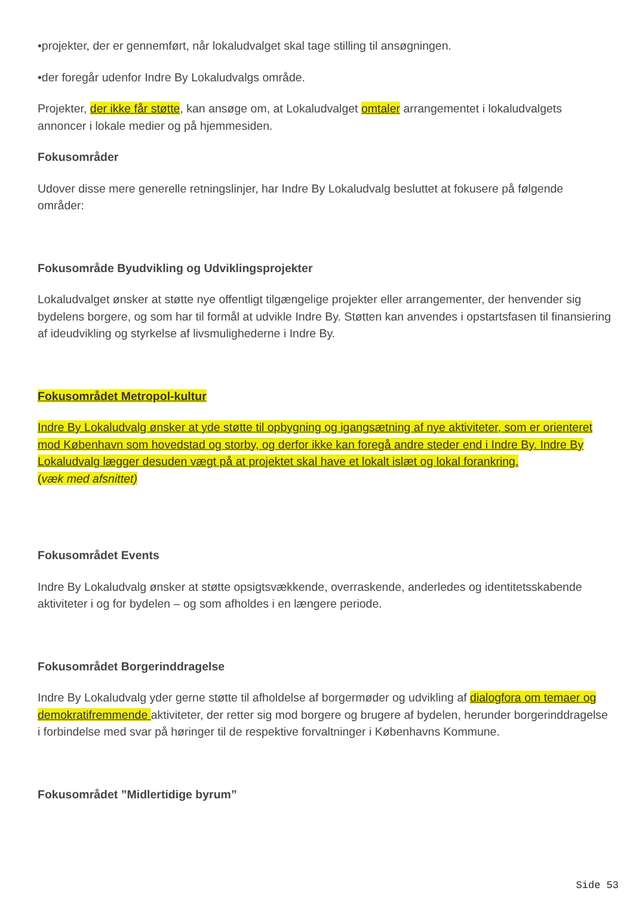•projekter, der er gennemført, når lokaludvalget skal tage stilling til ansøgningen.
•der foregår udenfor Indre By Lokaludvalgs område.
Projekter, der ikke får støtte, kan ansøge om, at Lokaludvalget omtaler arrangementet i lokaludvalgets annoncer i lokale medier og på hjemmesiden.
Fokusområder
Udover disse mere generelle retningslinjer, har Indre By Lokaludvalg besluttet at fokusere på følgende områder:
Fokusområde Byudvikling og Udviklingsprojekter
Lokaludvalget ønsker at støtte nye offentligt tilgængelige projekter eller arrangementer, der henvender sig bydelens borgere, og som har til formål at udvikle Indre By. Støtten kan anvendes i opstartsfasen til finansiering af ideudvikling og styrkelse af livsmulighederne i Indre By.
Fokusområdet Metropol-kultur
Indre By Lokaludvalg ønsker at yde støtte til opbygning og igangsætning af nye aktiviteter, som er orienteret mod København som hovedstad og storby, og derfor ikke kan foregå andre steder end i Indre By. Indre By Lokaludvalg lægger desuden vægt på at projektet skal have et lokalt islæt og lokal forankring.
(væk med afsnittet)
Fokusområdet Events
Indre By Lokaludvalg ønsker at støtte opsigtsvækkende, overraskende, anderledes og identitetsskabende aktiviteter i og for bydelen – og som afholdes i en længere periode.
Fokusområdet Borgerinddragelse
Indre By Lokaludvalg yder gerne støtte til afholdelse af borgermøder og udvikling af dialogfora om temaer og demokratifremmende aktiviteter, der retter sig mod borgere og brugere af bydelen, herunder borgerinddragelse i forbindelse med svar på høringer til de respektive forvaltninger i Københavns Kommune.
Fokusområdet ”Midlertidige byrum”
Side 53